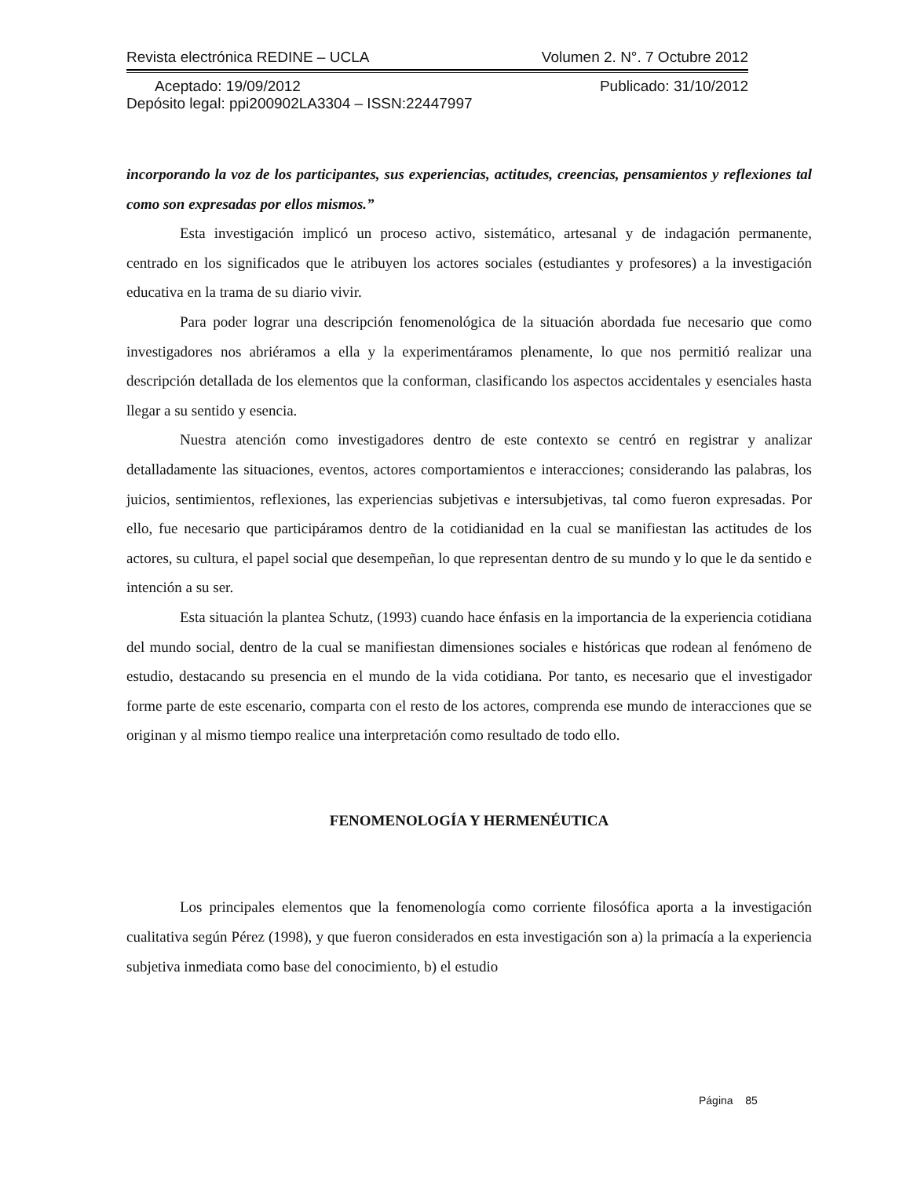Revista electrónica REDINE – UCLA Volumen 2. N°. 7 Octubre 2012
Aceptado: 19/09/2012 Publicado: 31/10/2012
Depósito legal: ppi200902LA3304 – ISSN:22447997
incorporando la voz de los participantes, sus experiencias, actitudes, creencias, pensamientos y reflexiones tal como son expresadas por ellos mismos.”
Esta investigación implicó un proceso activo, sistemático, artesanal y de indagación permanente, centrado en los significados que le atribuyen los actores sociales (estudiantes y profesores) a la investigación educativa en la trama de su diario vivir.
Para poder lograr una descripción fenomenológica de la situación abordada fue necesario que como investigadores nos abriéramos a ella y la experimentáramos plenamente, lo que nos permitió realizar una descripción detallada de los elementos que la conforman, clasificando los aspectos accidentales y esenciales hasta llegar a su sentido y esencia.
Nuestra atención como investigadores dentro de este contexto se centró en registrar y analizar detalladamente las situaciones, eventos, actores comportamientos e interacciones; considerando las palabras, los juicios, sentimientos, reflexiones, las experiencias subjetivas e intersubjetivas, tal como fueron expresadas. Por ello, fue necesario que participáramos dentro de la cotidianidad en la cual se manifiestan las actitudes de los actores, su cultura, el papel social que desempeñan, lo que representan dentro de su mundo y lo que le da sentido e intención a su ser.
Esta situación la plantea Schutz, (1993) cuando hace énfasis en la importancia de la experiencia cotidiana del mundo social, dentro de la cual se manifiestan dimensiones sociales e históricas que rodean al fenómeno de estudio, destacando su presencia en el mundo de la vida cotidiana. Por tanto, es necesario que el investigador forme parte de este escenario, comparta con el resto de los actores, comprenda ese mundo de interacciones que se originan y al mismo tiempo realice una interpretación como resultado de todo ello.
FENOMENOLOGÍA Y HERMENÉUTICA
Los principales elementos que la fenomenología como corriente filosófica aporta a la investigación cualitativa según Pérez (1998), y que fueron considerados en esta investigación son a) la primacía a la experiencia subjetiva inmediata como base del conocimiento, b) el estudio
Página 85